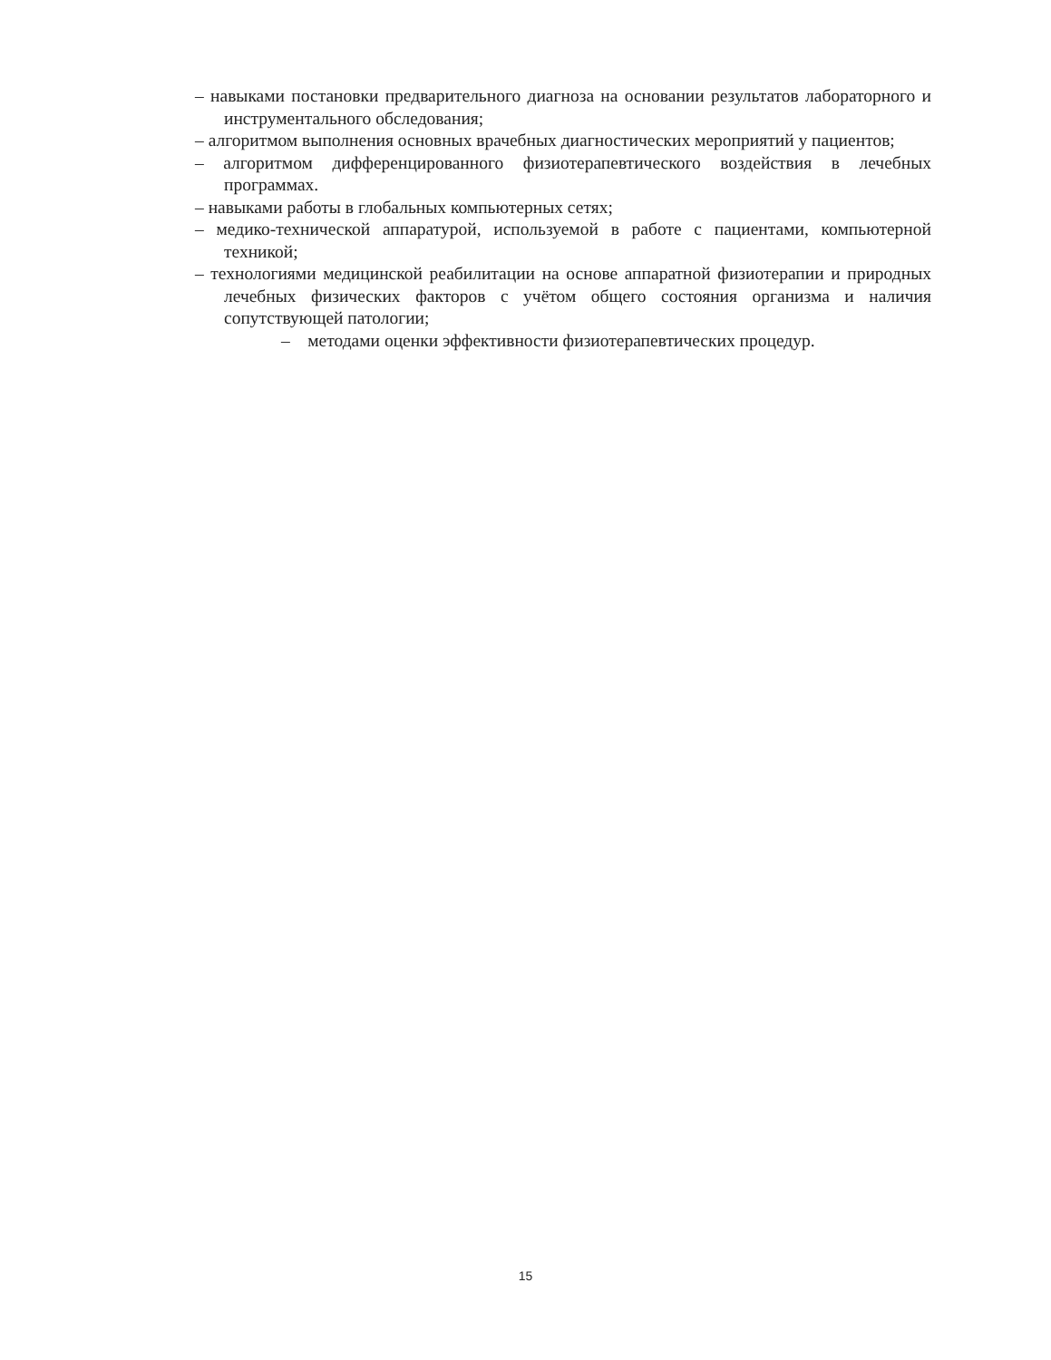– навыками постановки предварительного диагноза на основании результатов лабораторного и инструментального обследования;
– алгоритмом выполнения основных врачебных диагностических мероприятий у пациентов;
– алгоритмом дифференцированного физиотерапевтического воздействия в лечебных программах.
– навыками работы в глобальных компьютерных сетях;
– медико-технической аппаратурой, используемой в работе с пациентами, компьютерной техникой;
– технологиями медицинской реабилитации на основе аппаратной физиотерапии и природных лечебных физических факторов с учётом общего состояния организма и наличия сопутствующей патологии;
– методами оценки эффективности физиотерапевтических процедур.
15